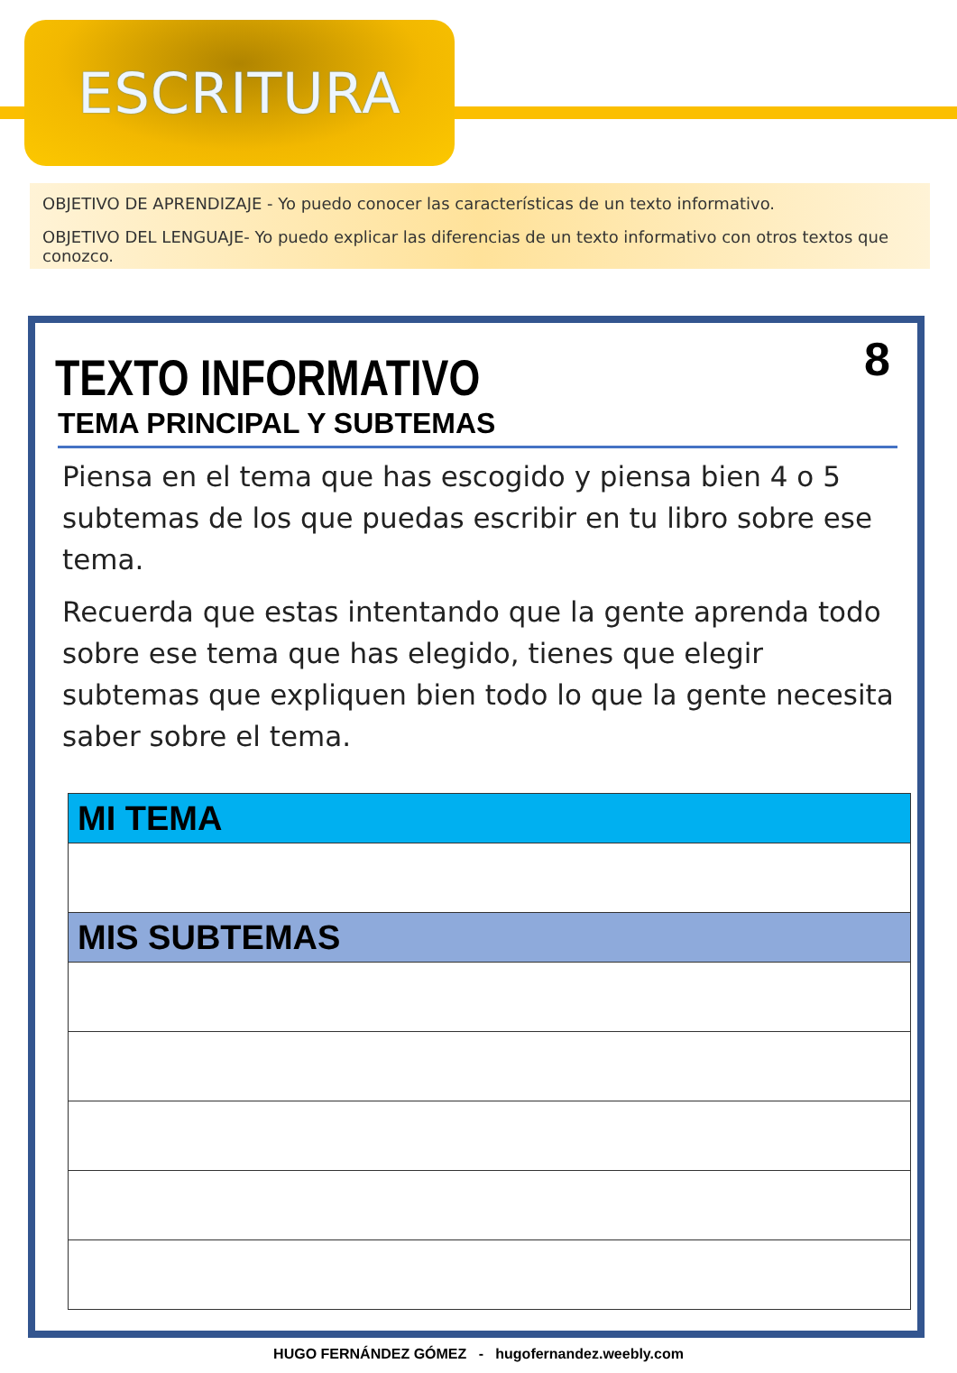ESCRITURA
OBJETIVO DE APRENDIZAJE - Yo puedo conocer las características de un texto informativo.
OBJETIVO DEL LENGUAJE- Yo puedo explicar las diferencias de un texto informativo con otros textos que conozco.
8
TEXTO INFORMATIVO
TEMA PRINCIPAL Y SUBTEMAS
Piensa en el tema que has escogido y piensa bien 4 o 5 subtemas de los que puedas escribir en tu libro sobre ese tema.
Recuerda que estas intentando que la gente aprenda todo sobre ese tema que has elegido, tienes que elegir subtemas que expliquen bien todo lo que la gente necesita saber sobre el tema.
| MI TEMA |
| --- |
| MIS SUBTEMAS |
HUGO FERNÁNDEZ GÓMEZ - hugofernandez.weebly.com